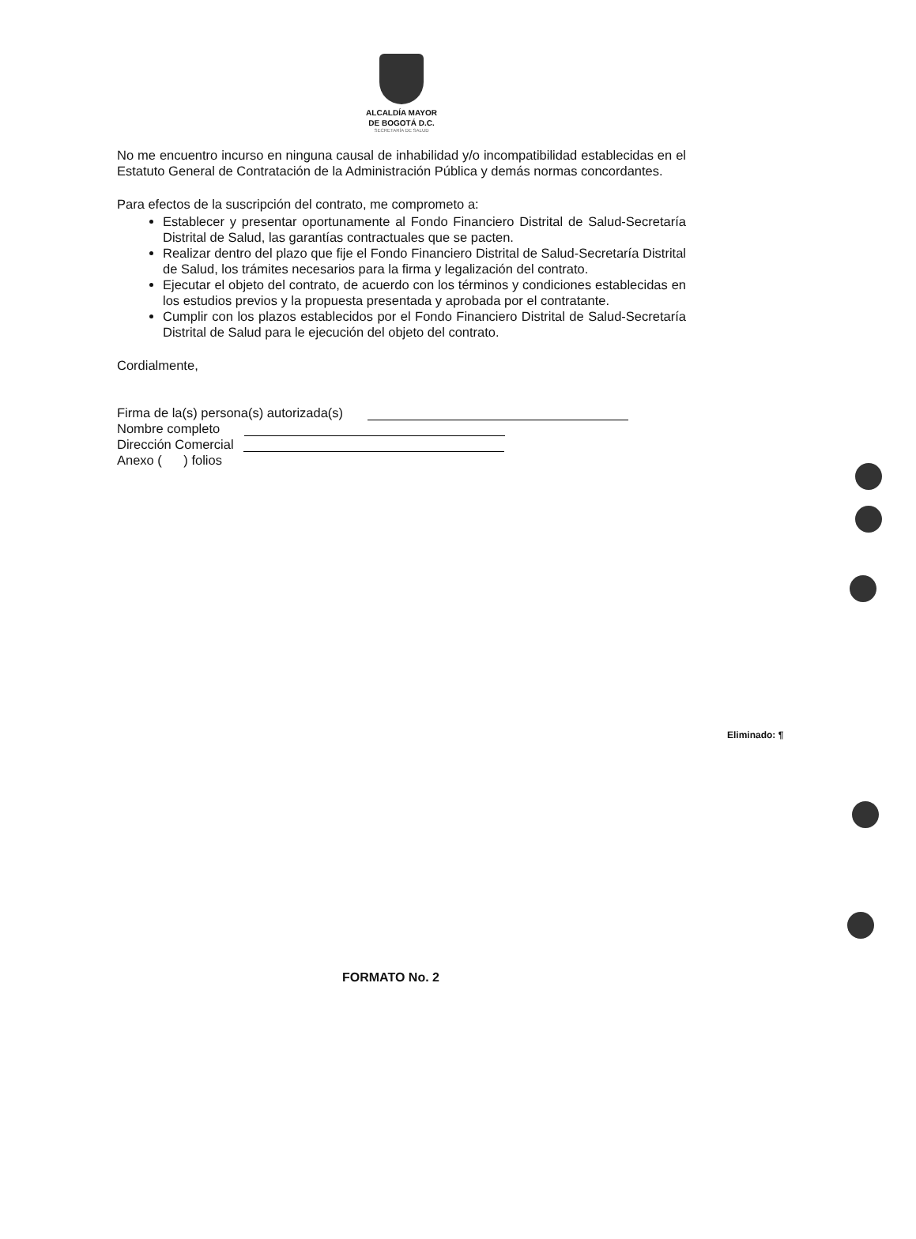ALCALDÍA MAYOR
DE BOGOTÁ D.C.
SECRETARÍA DE SALUD
No me encuentro incurso en ninguna causal de inhabilidad y/o incompatibilidad establecidas en el Estatuto General de Contratación de la Administración Pública y demás normas concordantes.
Para efectos de la suscripción del contrato, me comprometo a:
Establecer y presentar oportunamente al Fondo Financiero Distrital de Salud-Secretaría Distrital de Salud, las garantías contractuales que se pacten.
Realizar dentro del plazo que fije el Fondo Financiero Distrital de Salud-Secretaría Distrital de Salud, los trámites necesarios para la firma y legalización del contrato.
Ejecutar el objeto del contrato, de acuerdo con los términos y condiciones establecidas en los estudios previos y la propuesta presentada y aprobada por el contratante.
Cumplir con los plazos establecidos por el Fondo Financiero Distrital de Salud-Secretaría Distrital de Salud para le ejecución del objeto del contrato.
Cordialmente,
Firma de la(s) persona(s) autorizada(s)
Nombre completo
Dirección Comercial
Anexo ( ) folios
Eliminado: ¶
FORMATO No. 2